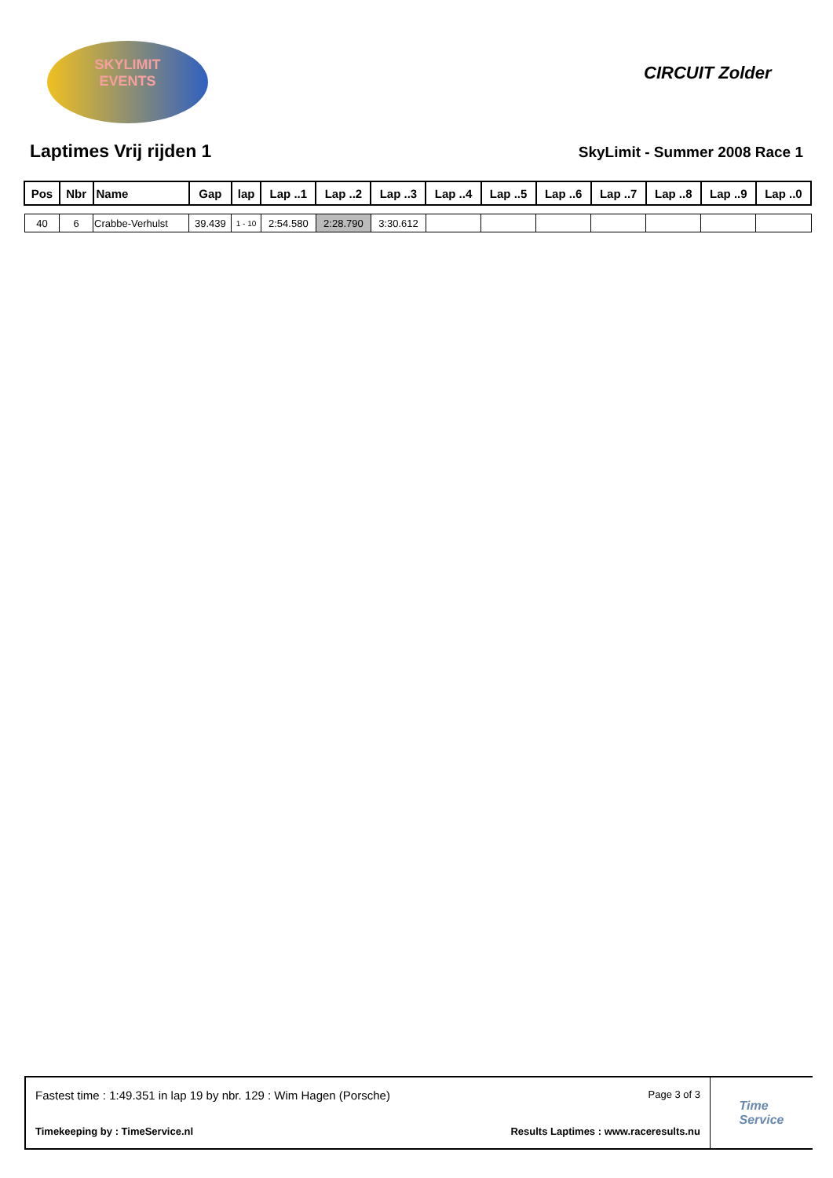SKYLIMIT
EVENTS
CIRCUIT Zolder
Laptimes Vrij rijden 1
SkyLimit - Summer 2008 Race 1
| Pos | Nbr | Name | Gap | lap | Lap ..1 | Lap ..2 | Lap ..3 | Lap ..4 | Lap ..5 | Lap ..6 | Lap ..7 | Lap ..8 | Lap ..9 | Lap ..0 |
| --- | --- | --- | --- | --- | --- | --- | --- | --- | --- | --- | --- | --- | --- | --- |
| 40 | 6 | Crabbe-Verhulst | 39.439 | 1 - 10 | 2:54.580 | 2:28.790 | 3:30.612 | | | | | | | |
Fastest time : 1:49.351 in lap 19 by nbr. 129 : Wim Hagen (Porsche) Page 3 of 3
Timekeeping by : TimeService.nl Results Laptimes : www.raceresults.nu
Time
Service